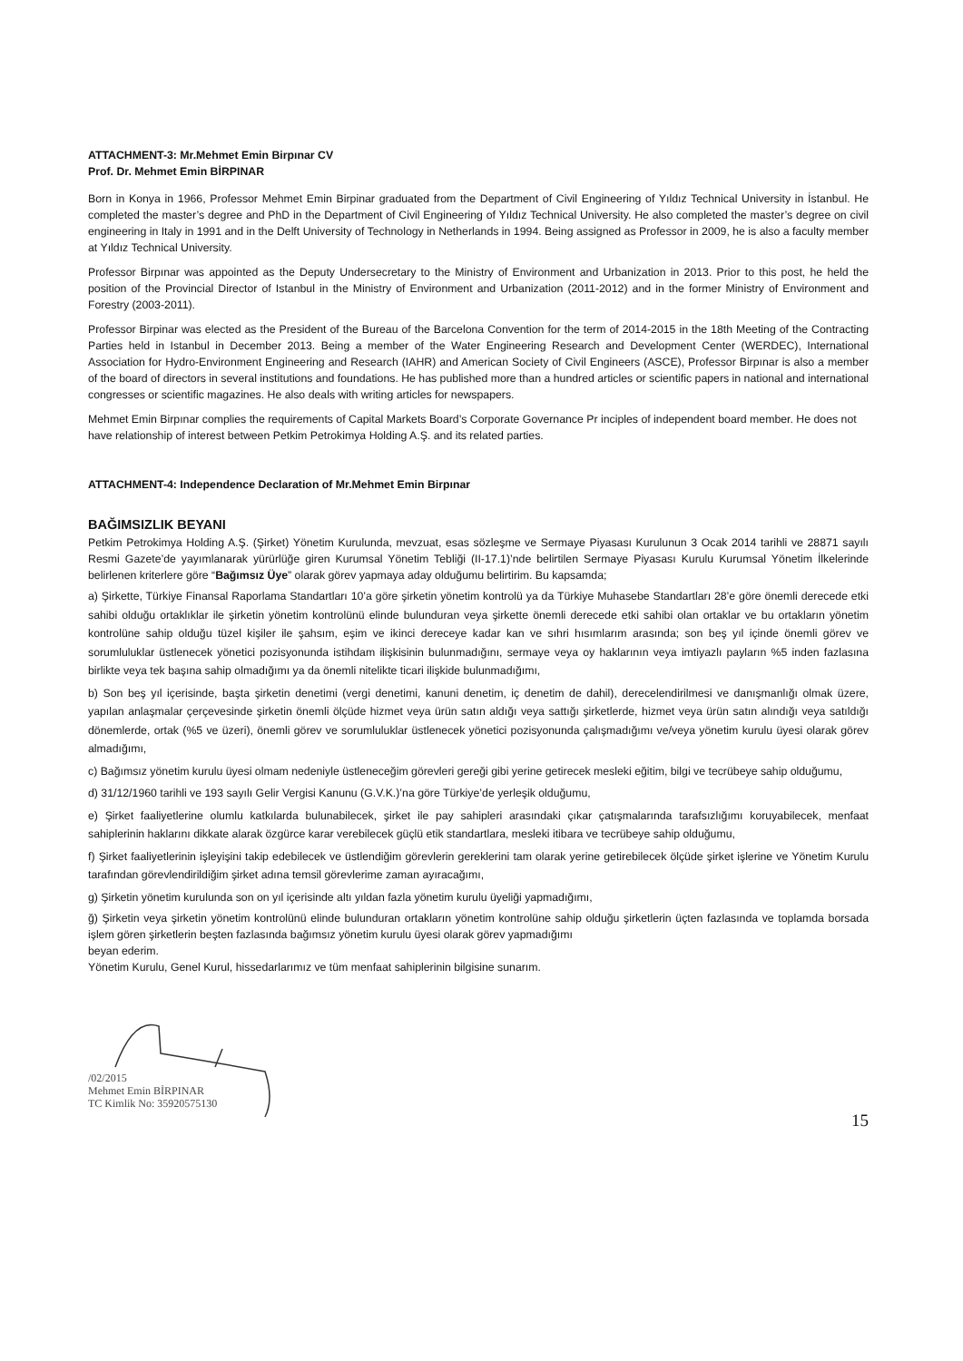ATTACHMENT-3: Mr.Mehmet Emin Birpınar CV
Prof. Dr. Mehmet Emin BİRPINAR
Born in Konya in 1966, Professor Mehmet Emin Birpinar graduated from the Department of Civil Engineering of Yıldız Technical University in İstanbul. He completed the master’s degree and PhD in the Department of Civil Engineering of Yıldız Technical University. He also completed the master’s degree on civil engineering in Italy in 1991 and in the Delft University of Technology in Netherlands in 1994. Being assigned as Professor in 2009, he is also a faculty member at Yıldız Technical University.
Professor Birpınar was appointed as the Deputy Undersecretary to the Ministry of Environment and Urbanization in 2013. Prior to this post, he held the position of the Provincial Director of Istanbul in the Ministry of Environment and Urbanization (2011-2012) and in the former Ministry of Environment and Forestry (2003-2011).
Professor Birpinar was elected as the President of the Bureau of the Barcelona Convention for the term of 2014-2015 in the 18th Meeting of the Contracting Parties held in Istanbul in December 2013. Being a member of the Water Engineering Research and Development Center (WERDEC), International Association for Hydro-Environment Engineering and Research (IAHR) and American Society of Civil Engineers (ASCE), Professor Birpınar is also a member of the board of directors in several institutions and foundations. He has published more than a hundred articles or scientific papers in national and international congresses or scientific magazines. He also deals with writing articles for newspapers.
Mehmet Emin Birpınar complies the requirements of Capital Markets Board’s Corporate Governance Pr inciples of independent board member. He does not have relationship of interest between Petkim Petrokimya Holding A.Ş. and its related parties.
ATTACHMENT-4: Independence Declaration of Mr.Mehmet Emin Birpınar
BAĞIMSIZLIK BEYANI
Petkim Petrokimya Holding A.Ş. (Şirket) Yönetim Kurulunda, mevzuat, esas sözleşme ve Sermaye Piyasası Kurulunun 3 Ocak 2014 tarihli ve 28871 sayılı Resmi Gazete’de yayımlanarak yürürlüğe giren Kurumsal Yönetim Tebliği (II-17.1)’nde belirtilen Sermaye Piyasası Kurulu Kurumsal Yönetim İlkelerinde belirlenen kriterlere göre “Bağımsız Üye” olarak görev yapmaya aday olduğumu belirtirim. Bu kapsamda;
a) Şirkette, Türkiye Finansal Raporlama Standartları 10’a göre şirketin yönetim kontrolü ya da Türkiye Muhasebe Standartları 28’e göre önemli derecede etki sahibi olduğu ortaklıklar ile şirketin yönetim kontrolünü elinde bulunduran veya şirkette önemli derecede etki sahibi olan ortaklar ve bu ortakların yönetim kontrolüne sahip olduğu tüzel kişiler ile şahsım, eşim ve ikinci dereceye kadar kan ve sıhri hısımlarım arasında; son beş yıl içinde önemli görev ve sorumluluklar üstlenecek yönetici pozisyonunda istihdam ilişkisinin bulunmadığını, sermaye veya oy haklarının veya imtiyazlı payların %5 inden fazlasına birlikte veya tek başına sahip olmadığımı ya da önemli nitelikte ticari ilişkide bulunmadığımı,
b) Son beş yıl içerisinde, başta şirketin denetimi (vergi denetimi, kanuni denetim, iç denetim de dahil), derecelendirilmesi ve danışmanlığı olmak üzere, yapılan anlaşmalar çerçevesinde şirketin önemli ölçüde hizmet veya ürün satın aldığı veya sattığı şirketlerde, hizmet veya ürün satın alındığı veya satıldığı dönemlerde, ortak (%5 ve üzeri), önemli görev ve sorumluluklar üstlenecek yönetici pozisyonunda çalışmadığımı ve/veya yönetim kurulu üyesi olarak görev almadığımı,
c) Bağımsız yönetim kurulu üyesi olmam nedeniyle üstleneceğim görevleri gereği gibi yerine getirecek mesleki eğitim, bilgi ve tecrübeye sahip olduğumu,
d) 31/12/1960 tarihli ve 193 sayılı Gelir Vergisi Kanunu (G.V.K.)’na göre Türkiye’de yerleşik olduğumu,
e) Şirket faaliyetlerine olumlu katkılarda bulunabilecek, şirket ile pay sahipleri arasındaki çıkar çatışmalarında tarafsızlığımı koruyabilecek, menfaat sahiplerinin haklarını dikkate alarak özgürce karar verebilecek güçlü etik standartlara, mesleki itibara ve tecrübeye sahip olduğumu,
f) Şirket faaliyetlerinin işleyişini takip edebilecek ve üstlendiğim görevlerin gereklerini tam olarak yerine getirebilecek ölçüde şirket işlerine ve Yönetim Kurulu tarafından görevlendirildiğim şirket adına temsil görevlerime zaman ayıracağımı,
g) Şirketin yönetim kurulunda son on yıl içerisinde altı yıldan fazla yönetim kurulu üyeliği yapmadığımı,
ğ) Şirketin veya şirketin yönetim kontrolünü elinde bulunduran ortakların yönetim kontrolüne sahip olduğu şirketlerin üçten fazlasında ve toplamda borsada işlem gören şirketlerin beşten fazlasında bağımsız yönetim kurulu üyesi olarak görev yapmadığımı
beyan ederim.
Yönetim Kurulu, Genel Kurul, hissedarlarımız ve tüm menfaat sahiplerinin bilgisine sunarım.
/02/2015
Mehmet Emin BİRPINAR
TC Kimlik No: 35920575130
15